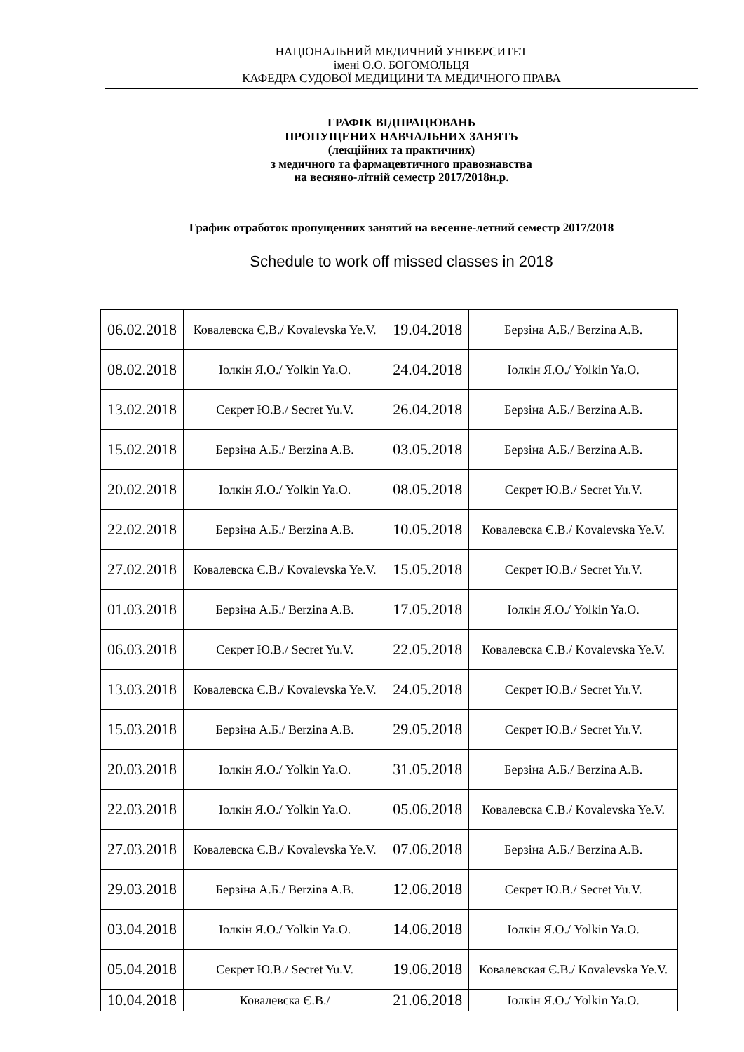НАЦІОНАЛЬНИЙ МЕДИЧНИЙ УНІВЕРСИТЕТ
імені О.О. БОГОМОЛЬЦЯ
КАФЕДРА СУДОВОЇ МЕДИЦИНИ ТА МЕДИЧНОГО ПРАВА
ГРАФІК ВІДПРАЦЮВАНЬ
ПРОПУЩЕНИХ НАВЧАЛЬНИХ ЗАНЯТЬ
(лекційних та практичних)
з медичного та фармацевтичного правознавства
на весняно-літній семестр 2017/2018н.р.
График отработок пропущенних занятий на весенне-летний семестр 2017/2018
Schedule to work off missed classes in 2018
| 06.02.2018 | Ковалевска Є.В./ Kovalevska Ye.V. | 19.04.2018 | Берзіна А.Б./ Berzina A.B. |
| 08.02.2018 | Іолкін Я.О./ Yolkin Ya.O. | 24.04.2018 | Іолкін Я.О./ Yolkin Ya.O. |
| 13.02.2018 | Секрет Ю.В./ Secret Yu.V. | 26.04.2018 | Берзіна А.Б./ Berzina A.B. |
| 15.02.2018 | Берзіна А.Б./ Berzina A.B. | 03.05.2018 | Берзіна А.Б./ Berzina A.B. |
| 20.02.2018 | Іолкін Я.О./ Yolkin Ya.O. | 08.05.2018 | Секрет Ю.В./ Secret Yu.V. |
| 22.02.2018 | Берзіна А.Б./ Berzina A.B. | 10.05.2018 | Ковалевска Є.В./ Kovalevska Ye.V. |
| 27.02.2018 | Ковалевска Є.В./ Kovalevska Ye.V. | 15.05.2018 | Секрет Ю.В./ Secret Yu.V. |
| 01.03.2018 | Берзіна А.Б./ Berzina A.B. | 17.05.2018 | Іолкін Я.О./ Yolkin Ya.O. |
| 06.03.2018 | Секрет Ю.В./ Secret Yu.V. | 22.05.2018 | Ковалевска Є.В./ Kovalevska Ye.V. |
| 13.03.2018 | Ковалевска Є.В./ Kovalevska Ye.V. | 24.05.2018 | Секрет Ю.В./ Secret Yu.V. |
| 15.03.2018 | Берзіна А.Б./ Berzina A.B. | 29.05.2018 | Секрет Ю.В./ Secret Yu.V. |
| 20.03.2018 | Іолкін Я.О./ Yolkin Ya.O. | 31.05.2018 | Берзіна А.Б./ Berzina A.B. |
| 22.03.2018 | Іолкін Я.О./ Yolkin Ya.O. | 05.06.2018 | Ковалевска Є.В./ Kovalevska Ye.V. |
| 27.03.2018 | Ковалевска Є.В./ Kovalevska Ye.V. | 07.06.2018 | Берзіна А.Б./ Berzina A.B. |
| 29.03.2018 | Берзіна А.Б./ Berzina A.B. | 12.06.2018 | Секрет Ю.В./ Secret Yu.V. |
| 03.04.2018 | Іолкін Я.О./ Yolkin Ya.O. | 14.06.2018 | Іолкін Я.О./ Yolkin Ya.O. |
| 05.04.2018 | Секрет Ю.В./ Secret Yu.V. | 19.06.2018 | Ковалевская Є.В./ Kovalevska Ye.V. |
| 10.04.2018 | Ковалевска Є.В./ | 21.06.2018 | Іолкін Я.О./ Yolkin Ya.O. |